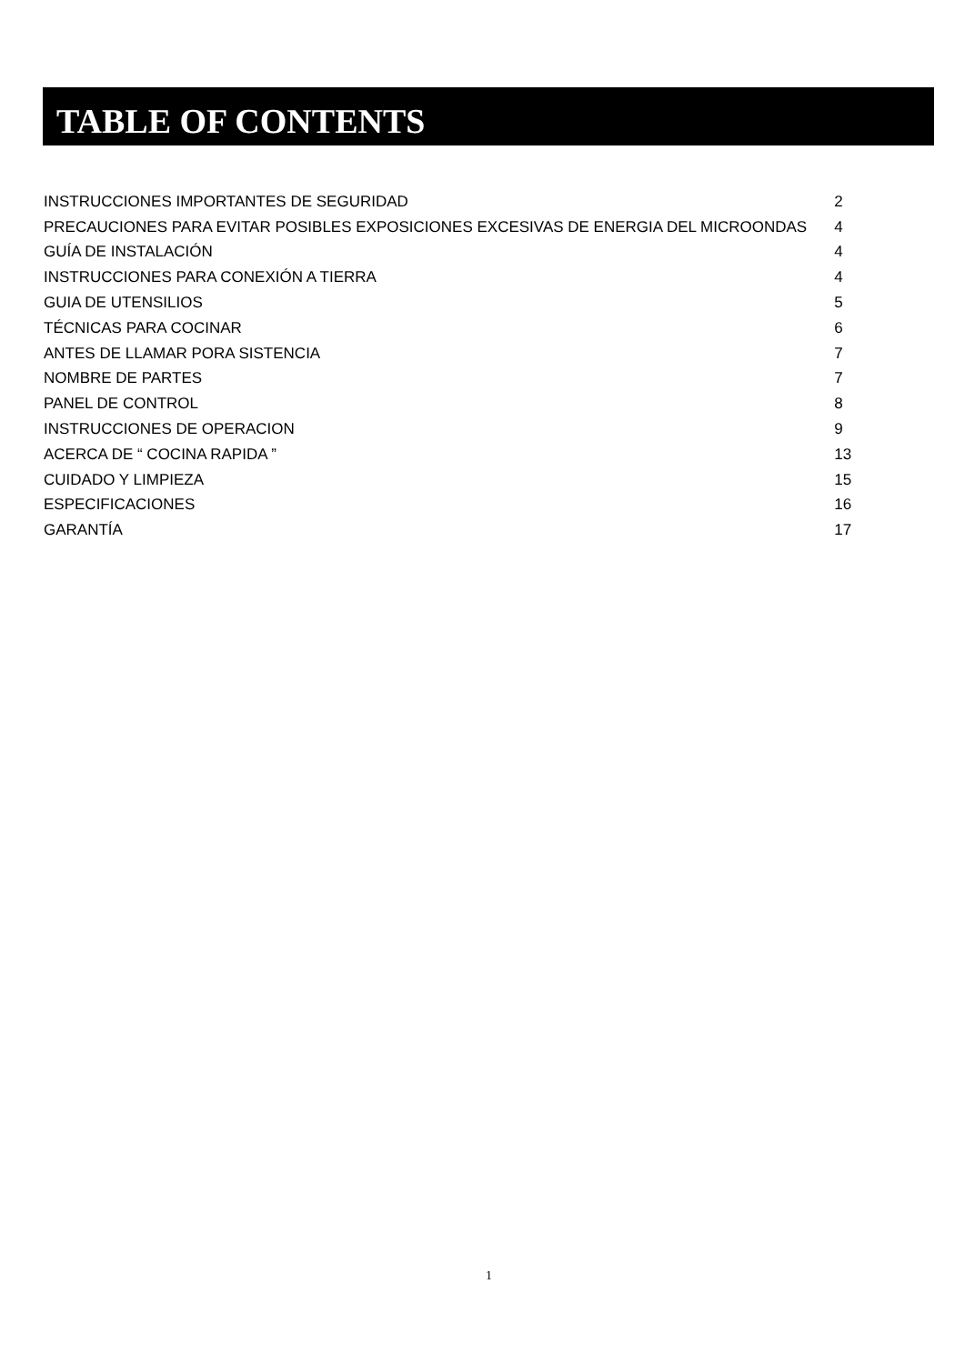TABLE OF CONTENTS
| INSTRUCCIONES IMPORTANTES DE SEGURIDAD | 2 |
| PRECAUCIONES PARA EVITAR POSIBLES EXPOSICIONES EXCESIVAS DE ENERGIA DEL MICROONDAS | 4 |
| GUÍA DE INSTALACIÓN | 4 |
| INSTRUCCIONES PARA CONEXIÓN A TIERRA | 4 |
| GUIA DE UTENSILIOS | 5 |
| TÉCNICAS PARA COCINAR | 6 |
| ANTES DE LLAMAR PORA SISTENCIA | 7 |
| NOMBRE DE PARTES | 7 |
| PANEL DE CONTROL | 8 |
| INSTRUCCIONES DE OPERACION | 9 |
| ACERCA DE “ COCINA RAPIDA ” | 13 |
| CUIDADO Y LIMPIEZA | 15 |
| ESPECIFICACIONES | 16 |
| GARANTÍA | 17 |
1